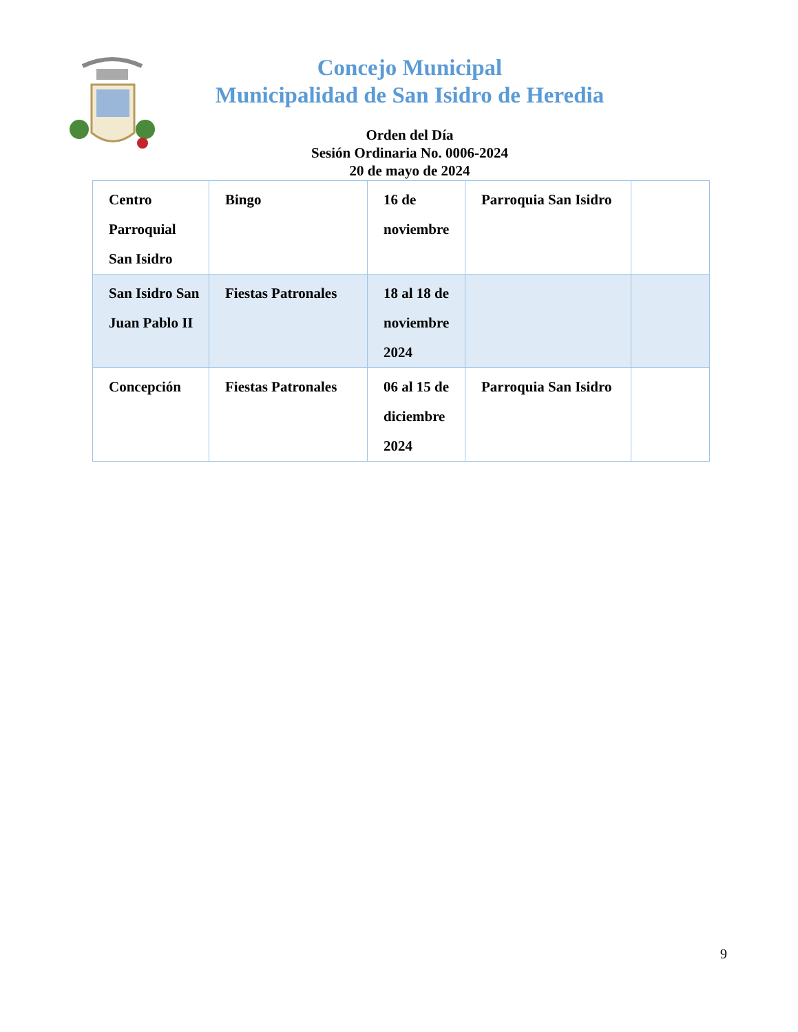Concejo Municipal
Municipalidad de San Isidro de Heredia
Orden del Día
Sesión Ordinaria No. 0006-2024
20 de mayo de 2024
| Centro Parroquial San Isidro | Bingo | 16 de noviembre | Parroquia San Isidro | |
| San Isidro San Juan Pablo II | Fiestas Patronales | 18 al 18 de noviembre 2024 | | |
| Concepción | Fiestas Patronales | 06 al 15 de diciembre 2024 | Parroquia San Isidro | |
9